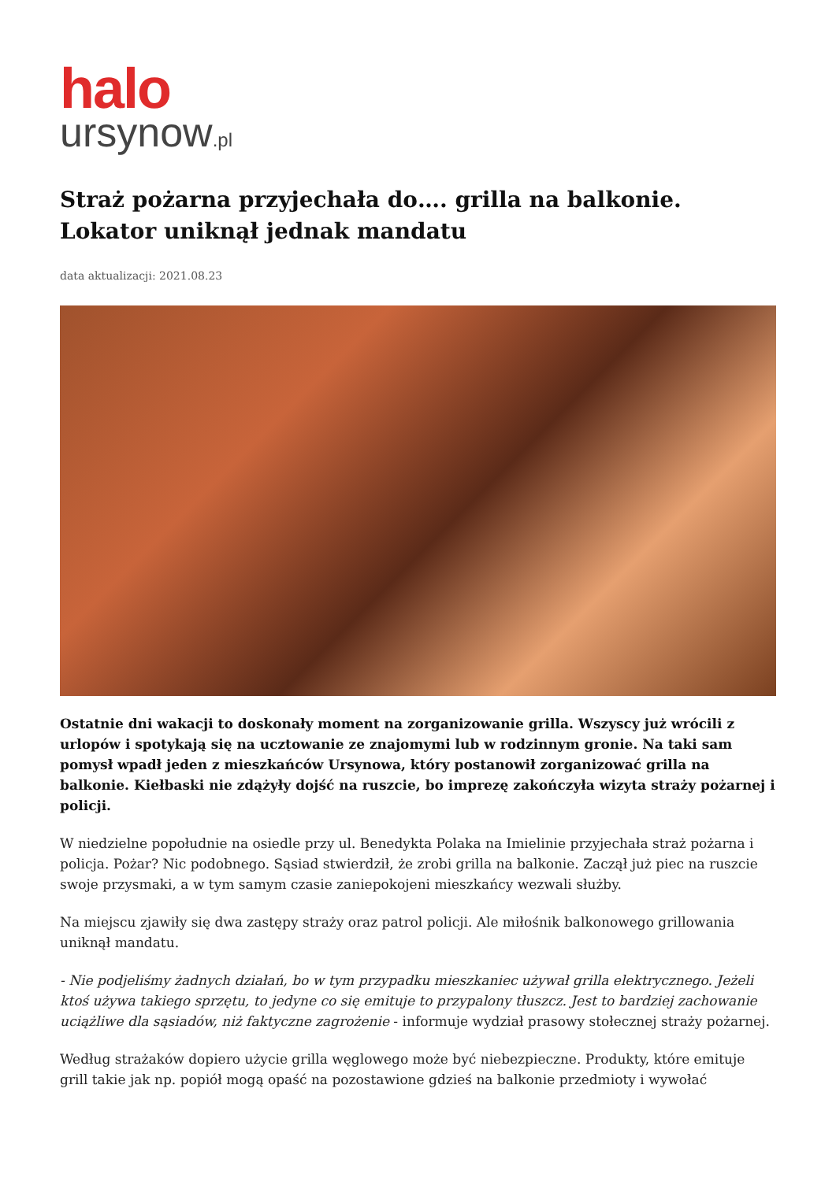halo
ursynow.pl
Straż pożarna przyjechała do…. grilla na balkonie. Lokator uniknął jednak mandatu
data aktualizacji: 2021.08.23
Ostatnie dni wakacji to doskonały moment na zorganizowanie grilla. Wszyscy już wrócili z urlopów i spotykają się na ucztowanie ze znajomymi lub w rodzinnym gronie. Na taki sam pomysł wpadł jeden z mieszkańców Ursynowa, który postanowił zorganizować grilla na balkonie. Kiełbaski nie zdążyły dojść na ruszcie, bo imprezę zakończyła wizyta straży pożarnej i policji.
W niedzielne popołudnie na osiedle przy ul. Benedykta Polaka na Imielinie przyjechała straż pożarna i policja. Pożar? Nic podobnego. Sąsiad stwierdził, że zrobi grilla na balkonie. Zaczął już piec na ruszcie swoje przysmaki, a w tym samym czasie zaniepokojeni mieszkańcy wezwali służby.
Na miejscu zjawiły się dwa zastępy straży oraz patrol policji. Ale miłośnik balkonowego grillowania uniknął mandatu.
- Nie podjeliśmy żadnych działań, bo w tym przypadku mieszkaniec używał grilla elektrycznego. Jeżeli ktoś używa takiego sprzętu, to jedyne co się emituje to przypalony tłuszcz. Jest to bardziej zachowanie uciążliwe dla sąsiadów, niż faktyczne zagrożenie - informuje wydział prasowy stołecznej straży pożarnej.
Według strażaków dopiero użycie grilla węglowego może być niebezpieczne. Produkty, które emituje grill takie jak np. popiół mogą opaść na pozostawione gdzieś na balkonie przedmioty i wywołać